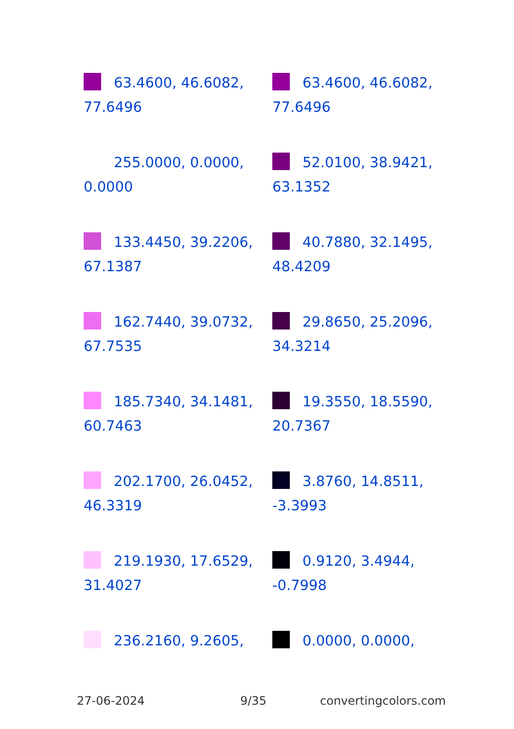63.4600, 46.6082, 77.6496
63.4600, 46.6082, 77.6496
255.0000, 0.0000, 0.0000
52.0100, 38.9421, 63.1352
133.4450, 39.2206, 67.1387
40.7880, 32.1495, 48.4209
162.7440, 39.0732, 67.7535
29.8650, 25.2096, 34.3214
185.7340, 34.1481, 60.7463
19.3550, 18.5590, 20.7367
202.1700, 26.0452, 46.3319
3.8760, 14.8511, -3.3993
219.1930, 17.6529, 31.4027
0.9120, 3.4944, -0.7998
236.2160, 9.2605,
0.0000, 0.0000,
27-06-2024 9/35 convertingcolors.com